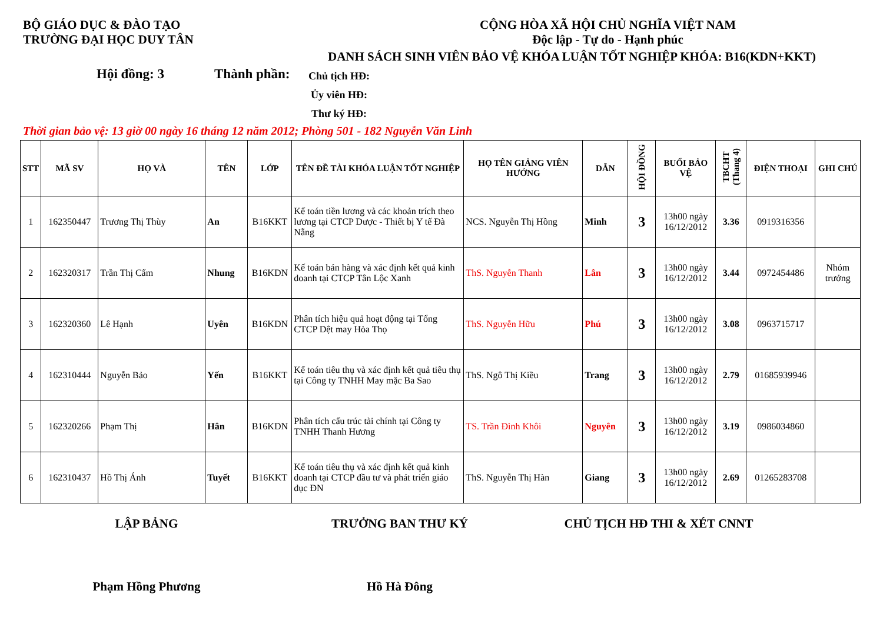BỘ GIÁO DỤC & ĐÀO TẠO
TRƯỜNG ĐẠI HỌC DUY TÂN
CỘNG HÒA XÃ HỘI CHỦ NGHĨA VIỆT NAM
Độc lập - Tự do - Hạnh phúc
DANH SÁCH SINH VIÊN BẢO VỆ KHÓA LUẬN TỐT NGHIỆP KHÓA: B16(KDN+KKT)
Hội đồng: 3 Thành phần:
Chủ tịch HĐ:
Ủy viên HĐ:
Thư ký HĐ:
Thời gian bảo vệ: 13 giờ 00 ngày 16 tháng 12 năm 2012; Phòng 501 - 182 Nguyễn Văn Linh
| STT | MÃ SV | HỌ VÀ | TÊN | LỚP | TÊN ĐỀ TÀI KHÓA LUẬN TỐT NGHIỆP | HỌ TÊN GIẢNG VIÊN HƯỚNG | DẪN | HỘI ĐỒNG | BUỔI BẢO VỆ | TBCHT (Thang 4) | ĐIỆN THOẠI | GHI CHÚ |
| --- | --- | --- | --- | --- | --- | --- | --- | --- | --- | --- | --- | --- |
| 1 | 162350447 | Trương Thị Thùy | An | B16KKT | Kế toán tiền lương và các khoản trích theo lương tại CTCP Dược - Thiết bị Y tế Đà Nẵng | NCS. Nguyễn Thị Hồng | Minh | 3 | 13h00 ngày 16/12/2012 | 3.36 | 0919316356 | |
| 2 | 162320317 | Trần Thị Cẩm | Nhung | B16KDN | Kế toán bán hàng và xác định kết quả kinh doanh tại CTCP Tân Lộc Xanh | ThS. Nguyễn Thanh | Lân | 3 | 13h00 ngày 16/12/2012 | 3.44 | 0972454486 | Nhóm trưởng |
| 3 | 162320360 | Lê Hạnh | Uyên | B16KDN | Phân tích hiệu quả hoạt động tại Tổng CTCP Dệt may Hòa Thọ | ThS. Nguyễn Hữu | Phú | 3 | 13h00 ngày 16/12/2012 | 3.08 | 0963715717 | |
| 4 | 162310444 | Nguyễn Bảo | Yến | B16KKT | Kế toán tiêu thụ và xác định kết quả tiêu thụ tại Công ty TNHH May mặc Ba Sao | ThS. Ngô Thị Kiều | Trang | 3 | 13h00 ngày 16/12/2012 | 2.79 | 01685939946 | |
| 5 | 162320266 | Phạm Thị | Hân | B16KDN | Phân tích cấu trúc tài chính tại Công ty TNHH Thanh Hương | TS. Trần Đình Khôi | Nguyên | 3 | 13h00 ngày 16/12/2012 | 3.19 | 0986034860 | |
| 6 | 162310437 | Hồ Thị Ánh | Tuyết | B16KKT | Kế toán tiêu thụ và xác định kết quả kinh doanh tại CTCP đầu tư và phát triển giáo dục ĐN | ThS. Nguyễn Thị Hàn | Giang | 3 | 13h00 ngày 16/12/2012 | 2.69 | 01265283708 | |
LẬP BẢNG TRƯỞNG BAN THƯ KÝ CHỦ TỊCH HĐ THI & XÉT CNNT
Phạm Hồng Phương Hồ Hà Đông